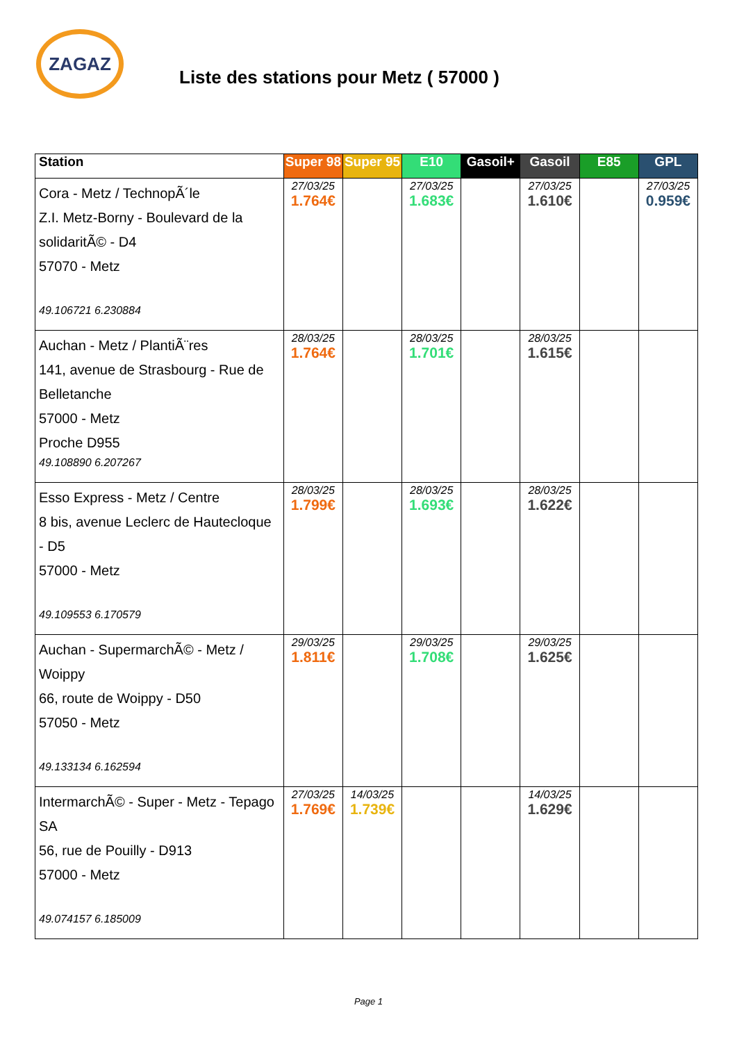ZAGAZ
Liste des stations pour Metz ( 57000 )
| Station | Super 98 | Super 95 | E10 | Gasoil+ | Gasoil | E85 | GPL |
| --- | --- | --- | --- | --- | --- | --- | --- |
| Cora - Metz / TechnopÃ´le Z.I. Metz-Borny - Boulevard de la solidaritÃ© - D4 57070 - Metz 49.106721 6.230884 | 27/03/25 1.764€ | | 27/03/25 1.683€ | | 27/03/25 1.610€ | | 27/03/25 0.959€ |
| Auchan - Metz / PlantiÃ¨res 141, avenue de Strasbourg - Rue de Belletanche 57000 - Metz Proche D955 49.108890 6.207267 | 28/03/25 1.764€ | | 28/03/25 1.701€ | | 28/03/25 1.615€ | | |
| Esso Express - Metz / Centre 8 bis, avenue Leclerc de Hautecloque - D5 57000 - Metz 49.109553 6.170579 | 28/03/25 1.799€ | | 28/03/25 1.693€ | | 28/03/25 1.622€ | | |
| Auchan - SupermarchÃ© - Metz / Woippy 66, route de Woippy - D50 57050 - Metz 49.133134 6.162594 | 29/03/25 1.811€ | | 29/03/25 1.708€ | | 29/03/25 1.625€ | | |
| IntermarchÃ© - Super - Metz - Tepago SA 56, rue de Pouilly - D913 57000 - Metz 49.074157 6.185009 | 27/03/25 1.769€ | 14/03/25 1.739€ | | | 14/03/25 1.629€ | | |
Page 1